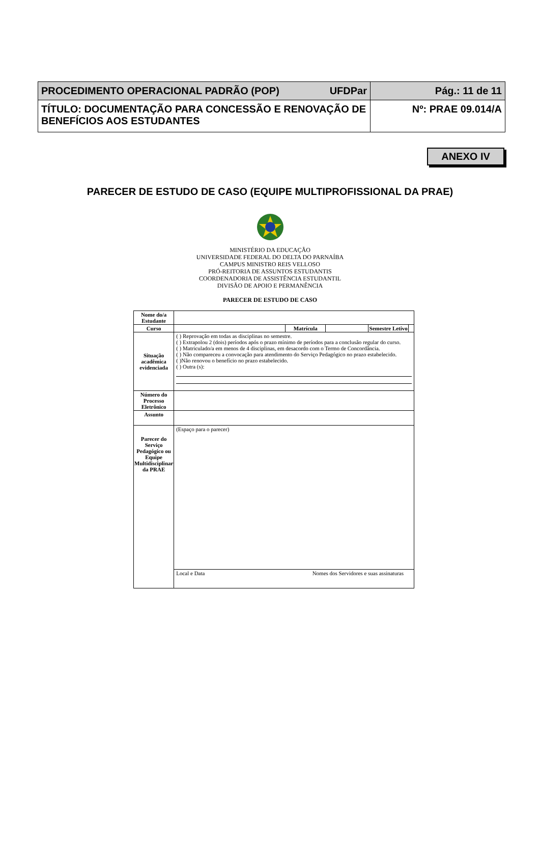| PROCEDIMENTO OPERACIONAL PADRÃO (POP) UFDPar | Pág.: 11 de 11 |
| TÍTULO: DOCUMENTAÇÃO PARA CONCESSÃO E RENOVAÇÃO DE BENEFÍCIOS AOS ESTUDANTES | Nº: PRAE 09.014/A |
ANEXO IV
PARECER DE ESTUDO DE CASO (EQUIPE MULTIPROFISSIONAL DA PRAE)
MINISTÉRIO DA EDUCAÇÃO
UNIVERSIDADE FEDERAL DO DELTA DO PARNAÍBA
CAMPUS MINISTRO REIS VELLOSO
PRÓ-REITORIA DE ASSUNTOS ESTUDANTIS
COORDENADORIA DE ASSISTÊNCIA ESTUDANTIL
DIVISÃO DE APOIO E PERMANÊNCIA
PARECER DE ESTUDO DE CASO
| Nome do/a Estudante | | | | | |
| Curso | | Matrícula | | Semestre Letivo | |
| Situação acadêmica evidenciada | ( ) Reprovação em todas as disciplinas no semestre. ( ) Extrapolou 2 (dois) períodos após o prazo mínimo de períodos para a conclusão regular do curso. ( ) Matriculado/a em menos de 4 disciplinas, em desacordo com o Termo de Concordância. ( ) Não compareceu a convocação para atendimento do Serviço Pedagógico no prazo estabelecido. ( )Não renovou o benefício no prazo estabelecido. ( ) Outra (s): | | | | |
| Número do Processo Eletrônico | | | | | |
| Assunto | | | | | |
| Parecer do Serviço Pedagógico ou Equipe Multidisciplinar da PRAE | (Espaço para o parecer) | | | | |
| | Local e Data Nomes dos Servidores e suas assinaturas | | | | |